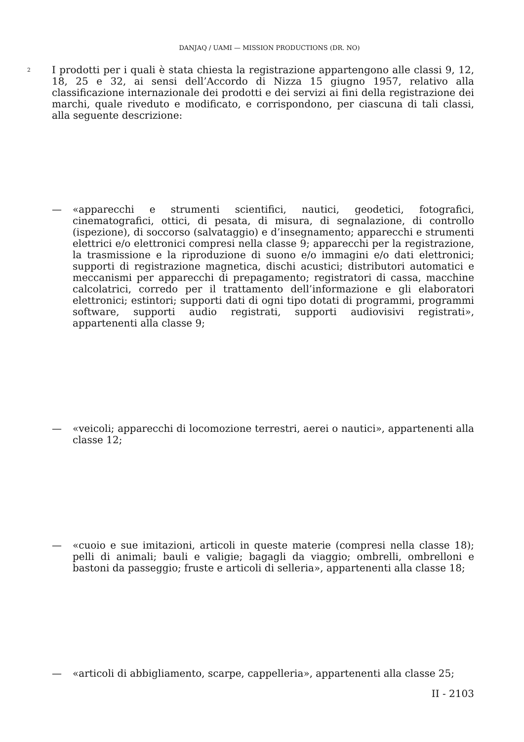DANJAQ / UAMI — MISSION PRODUCTIONS (DR. NO)
2
I prodotti per i quali è stata chiesta la registrazione appartengono alle classi 9, 12, 18, 25 e 32, ai sensi dell’Accordo di Nizza 15 giugno 1957, relativo alla classificazione internazionale dei prodotti e dei servizi ai fini della registrazione dei marchi, quale riveduto e modificato, e corrispondono, per ciascuna di tali classi, alla seguente descrizione:
— «apparecchi e strumenti scientifici, nautici, geodetici, fotografici, cinematografici, ottici, di pesata, di misura, di segnalazione, di controllo (ispezione), di soccorso (salvataggio) e d’insegnamento; apparecchi e strumenti elettrici e/o elettronici compresi nella classe 9; apparecchi per la registrazione, la trasmissione e la riproduzione di suono e/o immagini e/o dati elettronici; supporti di registrazione magnetica, dischi acustici; distributori automatici e meccanismi per apparecchi di prepagamento; registratori di cassa, macchine calcolatrici, corredo per il trattamento dell’informazione e gli elaboratori elettronici; estintori; supporti dati di ogni tipo dotati di programmi, programmi software, supporti audio registrati, supporti audiovisivi registrati», appartenenti alla classe 9;
— «veicoli; apparecchi di locomozione terrestri, aerei o nautici», appartenenti alla classe 12;
— «cuoio e sue imitazioni, articoli in queste materie (compresi nella classe 18); pelli di animali; bauli e valigie; bagagli da viaggio; ombrelli, ombrelloni e bastoni da passeggio; fruste e articoli di selleria», appartenenti alla classe 18;
— «articoli di abbigliamento, scarpe, cappelleria», appartenenti alla classe 25;
II - 2103